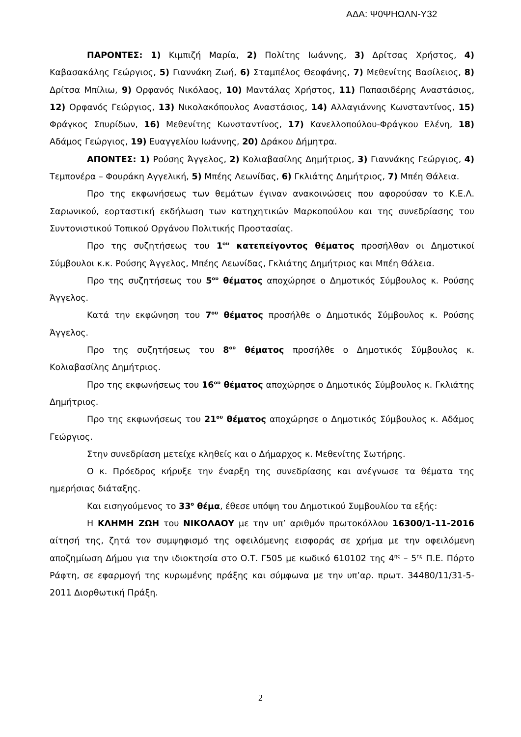ΑΔΑ: Ψ0ΨΗΩΛΝ-Υ32
ΠΑΡΟΝΤΕΣ: 1) Κιμπιζή Μαρία, 2) Πολίτης Ιωάννης, 3) Δρίτσας Χρήστος, 4) Καβασακάλης Γεώργιος, 5) Γιαννάκη Ζωή, 6) Σταμπέλος Θεοφάνης, 7) Μεθενίτης Βασίλειος, 8) Δρίτσα Μπίλιω, 9) Ορφανός Νικόλαος, 10) Μαντάλας Χρήστος, 11) Παπασιδέρης Αναστάσιος, 12) Ορφανός Γεώργιος, 13) Νικολακόπουλος Αναστάσιος, 14) Αλλαγιάννης Κωνσταντίνος, 15) Φράγκος Σπυρίδων, 16) Μεθενίτης Κωνσταντίνος, 17) Κανελλοπούλου-Φράγκου Ελένη, 18) Αδάμος Γεώργιος, 19) Ευαγγελίου Ιωάννης, 20) Δράκου Δήμητρα.
ΑΠΟΝΤΕΣ: 1) Ρούσης Άγγελος, 2) Κολιαβασίλης Δημήτριος, 3) Γιαννάκης Γεώργιος, 4) Τεμπονέρα – Φουράκη Αγγελική, 5) Μπέης Λεωνίδας, 6) Γκλιάτης Δημήτριος, 7) Μπέη Θάλεια.
Προ της εκφωνήσεως των θεμάτων έγιναν ανακοινώσεις που αφορούσαν το Κ.Ε.Λ. Σαρωνικού, εορταστική εκδήλωση των κατηχητικών Μαρκοπούλου και της συνεδρίασης του Συντονιστικού Τοπικού Οργάνου Πολιτικής Προστασίας.
Προ της συζητήσεως του 1<sup>ου</sup> κατεπείγοντος θέματος προσήλθαν οι Δημοτικοί Σύμβουλοι κ.κ. Ρούσης Άγγελος, Μπέης Λεωνίδας, Γκλιάτης Δημήτριος και Μπέη Θάλεια.
Προ της συζητήσεως του 5<sup>ου</sup> θέματος αποχώρησε ο Δημοτικός Σύμβουλος κ. Ρούσης Άγγελος.
Κατά την εκφώνηση του 7<sup>ου</sup> θέματος προσήλθε ο Δημοτικός Σύμβουλος κ. Ρούσης Άγγελος.
Προ της συζητήσεως του 8<sup>ου</sup> θέματος προσήλθε ο Δημοτικός Σύμβουλος κ. Κολιαβασίλης Δημήτριος.
Προ της εκφωνήσεως του 16<sup>ου</sup> θέματος αποχώρησε ο Δημοτικός Σύμβουλος κ. Γκλιάτης Δημήτριος.
Προ της εκφωνήσεως του 21<sup>ου</sup> θέματος αποχώρησε ο Δημοτικός Σύμβουλος κ. Αδάμος Γεώργιος.
Στην συνεδρίαση μετείχε κληθείς και ο Δήμαρχος κ. Μεθενίτης Σωτήρης.
Ο κ. Πρόεδρος κήρυξε την έναρξη της συνεδρίασης και ανέγνωσε τα θέματα της ημερήσιας διάταξης.
Και εισηγούμενος το 33<sup>ο</sup> θέμα, έθεσε υπόψη του Δημοτικού Συμβουλίου τα εξής:
Η ΚΛΗΜΗ ΖΩΗ του ΝΙΚΟΛΑΟΥ με την υπ’ αριθμόν πρωτοκόλλου 16300/1-11-2016 αίτησή της, ζητά τον συμψηφισμό της οφειλόμενης εισφοράς σε χρήμα με την οφειλόμενη αποζημίωση Δήμου για την ιδιοκτησία στο Ο.Τ. Γ505 με κωδικό 610102 της 4<sup>ης</sup> – 5<sup>ης</sup> Π.Ε. Πόρτο Ράφτη, σε εφαρμογή της κυρωμένης πράξης και σύμφωνα με την υπ’αρ. πρωτ. 34480/11/31-5-2011 Διορθωτική Πράξη.
2